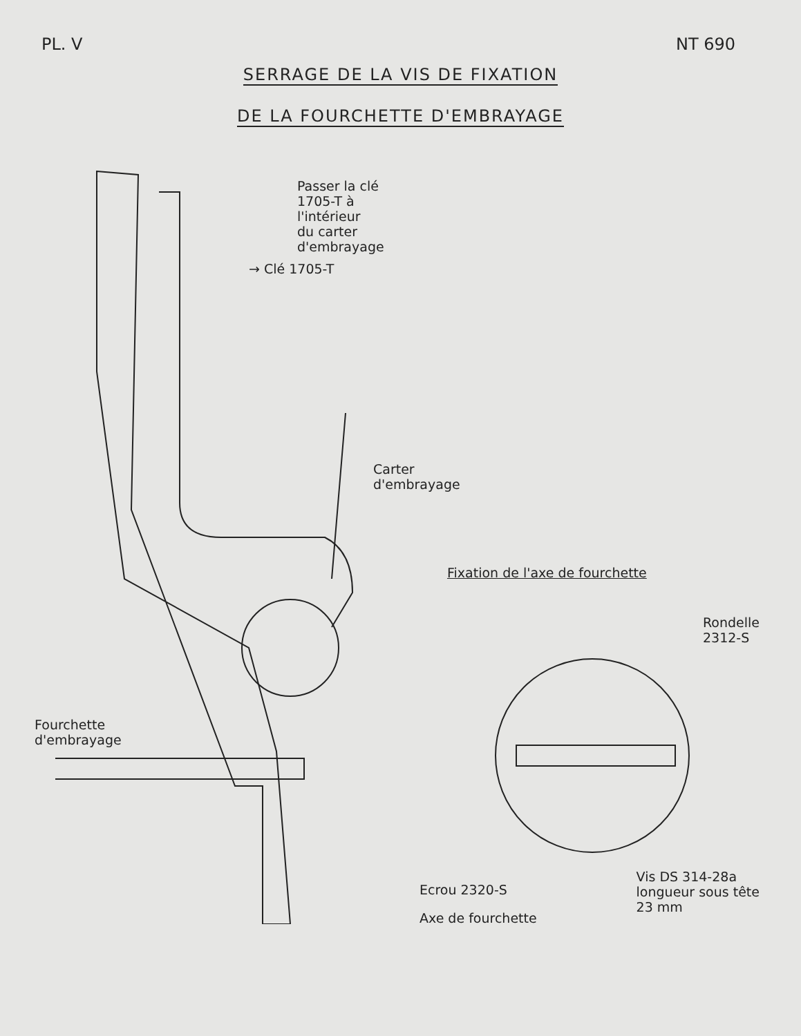PL. V NT 690
SERRAGE DE LA VIS DE FIXATION
DE LA FOURCHETTE D'EMBRAYAGE
→ Clé 1705-T
Passer la clé 1705-T à l'intérieur
du carter d'embrayage
Carter d'embrayage
Fourchette
d'embrayage
Fixation de l'axe de fourchette
Rondelle 2312-S
Ecrou 2320-S
Axe de fourchette
Vis DS 314-28a
longueur sous tête
23 mm